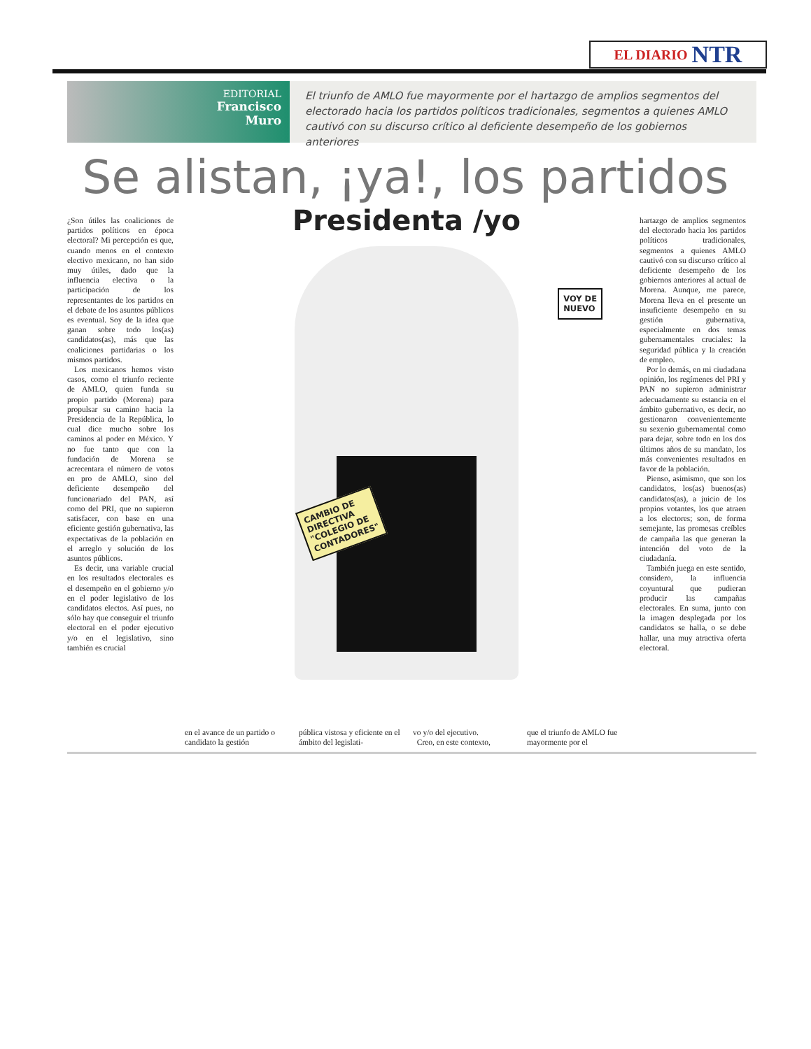EL DIARIO NTR
EDITORIAL
Francisco
Muro
El triunfo de AMLO fue mayormente por el hartazgo de amplios segmentos del electorado hacia los partidos políticos tradicionales, segmentos a quienes AMLO cautivó con su discurso crítico al deficiente desempeño de los gobiernos anteriores
Se alistan, ¡ya!, los partidos
¿Son útiles las coaliciones de partidos políticos en época electoral? Mi percepción es que, cuando menos en el contexto electivo mexicano, no han sido muy útiles, dado que la influencia electiva o la participación de los representantes de los partidos en el debate de los asuntos públicos es eventual. Soy de la idea que ganan sobre todo los(as) candidatos(as), más que las coaliciones partidarias o los mismos partidos.
Los mexicanos hemos visto casos, como el triunfo reciente de AMLO, quien funda su propio partido (Morena) para propulsar su camino hacia la Presidencia de la República, lo cual dice mucho sobre los caminos al poder en México. Y no fue tanto que con la fundación de Morena se acrecentara el número de votos en pro de AMLO, sino del deficiente desempeño del funcionariado del PAN, así como del PRI, que no supieron satisfacer, con base en una eficiente gestión gubernativa, las expectativas de la población en el arreglo y solución de los asuntos públicos.
Es decir, una variable crucial en los resultados electorales es el desempeño en el gobierno y/o en el poder legislativo de los candidatos electos. Así pues, no sólo hay que conseguir el triunfo electoral en el poder ejecutivo y/o en el legislativo, sino también es crucial
Presidenta /yo
VOY DE
NUEVO
CAMBIO DE
DIRECTIVA
"COLEGIO DE
CONTADORES"
hartazgo de amplios segmentos del electorado hacia los partidos políticos tradicionales, segmentos a quienes AMLO cautivó con su discurso crítico al deficiente desempeño de los gobiernos anteriores al actual de Morena. Aunque, me parece, Morena lleva en el presente un insuficiente desempeño en su gestión gubernativa, especialmente en dos temas gubernamentales cruciales: la seguridad pública y la creación de empleo.
Por lo demás, en mi ciudadana opinión, los regímenes del PRI y PAN no supieron administrar adecuadamente su estancia en el ámbito gubernativo, es decir, no gestionaron convenientemente su sexenio gubernamental como para dejar, sobre todo en los dos últimos años de su mandato, los más convenientes resultados en favor de la población.
Pienso, asimismo, que son los candidatos, los(as) buenos(as) candidatos(as), a juicio de los propios votantes, los que atraen a los electores; son, de forma semejante, las promesas creíbles de campaña las que generan la intención del voto de la ciudadanía.
También juega en este sentido, considero, la influencia coyuntural que pudieran producir las campañas electorales. En suma, junto con la imagen desplegada por los candidatos se halla, o se debe hallar, una muy atractiva oferta electoral.
en el avance de un partido o candidato la gestión
pública vistosa y eficiente en el ámbito del legislati-
vo y/o del ejecutivo.
Creo, en este contexto,
que el triunfo de AMLO fue mayormente por el